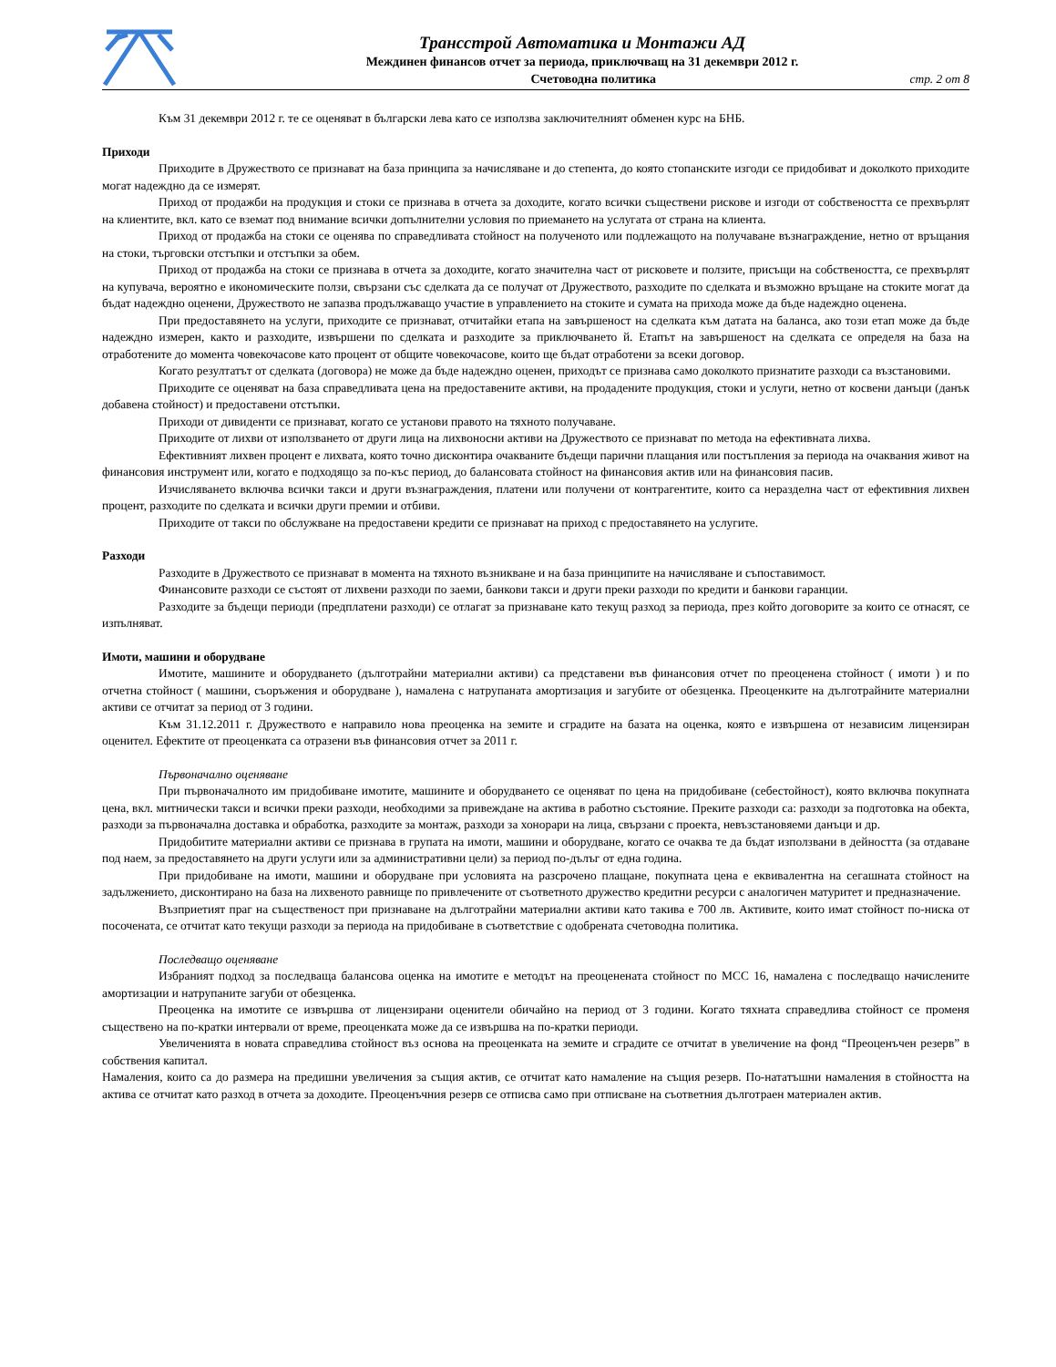Трансстрой Автоматика и Монтажи АД
Междинен финансов отчет за периода, приключващ на 31 декември 2012 г.
Счетоводна политика стр. 2 от 8
Към 31 декември 2012 г. те се оценяват в български лева като се използва заключителният обменен курс на БНБ.
Приходи
Приходите в Дружеството се признават на база принципа за начисляване и до степента, до която стопанските изгоди се придобиват и доколкото приходите могат надеждно да се измерят.
Приход от продажби на продукция и стоки се признава в отчета за доходите, когато всички съществени рискове и изгоди от собствеността се прехвърлят на клиентите, вкл. като се вземат под внимание всички допълнителни условия по приемането на услугата от страна на клиента.
Приход от продажба на стоки се оценява по справедливата стойност на полученото или подлежащото на получаване възнаграждение, нетно от връщания на стоки, търговски отстъпки и отстъпки за обем.
Приход от продажба на стоки се признава в отчета за доходите, когато значителна част от рисковете и ползите, присъщи на собствеността, се прехвърлят на купувача, вероятно е икономическите ползи, свързани със сделката да се получат от Дружеството, разходите по сделката и възможно връщане на стоките могат да бъдат надеждно оценени, Дружеството не запазва продължаващо участие в управлението на стоките и сумата на прихода може да бъде надеждно оценена.
При предоставянето на услуги, приходите се признават, отчитайки етапа на завършеност на сделката към датата на баланса, ако този етап може да бъде надеждно измерен, както и разходите, извършени по сделката и разходите за приключването й. Етапът на завършеност на сделката се определя на база на отработените до момента човекочасове като процент от общите човекочасове, които ще бъдат отработени за всеки договор.
Когато резултатът от сделката (договора) не може да бъде надеждно оценен, приходът се признава само доколкото признатите разходи са възстановими.
Приходите се оценяват на база справедливата цена на предоставените активи, на продадените продукция, стоки и услуги, нетно от косвени данъци (данък добавена стойност) и предоставени отстъпки.
Приходи от дивиденти се признават, когато се установи правото на тяхното получаване.
Приходите от лихви от използването от други лица на лихвоносни активи на Дружеството се признават по метода на ефективната лихва.
Ефективният лихвен процент е лихвата, която точно дисконтира очакваните бъдещи парични плащания или постъпления за периода на очаквания живот на финансовия инструмент или, когато е подходящо за по-къс период, до балансовата стойност на финансовия актив или на финансовия пасив.
Изчисляването включва всички такси и други възнаграждения, платени или получени от контрагентите, които са неразделна част от ефективния лихвен процент, разходите по сделката и всички други премии и отбиви.
Приходите от такси по обслужване на предоставени кредити се признават на приход с предоставянето на услугите.
Разходи
Разходите в Дружеството се признават в момента на тяхното възникване и на база принципите на начисляване и съпоставимост.
Финансовите разходи се състоят от лихвени разходи по заеми, банкови такси и други преки разходи по кредити и банкови гаранции.
Разходите за бъдещи периоди (предплатени разходи) се отлагат за признаване като текущ разход за периода, през който договорите за които се отнасят, се изпълняват.
Имоти, машини и оборудване
Имотите, машините и оборудването (дълготрайни материални активи) са представени във финансовия отчет по преоценена стойност ( имоти ) и по отчетна стойност ( машини, съоръжения и оборудване ), намалена с натрупаната амортизация и загубите от обезценка. Преоценките на дълготрайните материални активи се отчитат за период от 3 години.
Към 31.12.2011 г. Дружеството е направило нова преоценка на земите и сградите на базата на оценка, която е извършена от независим лицензиран оценител. Ефектите от преоценката са отразени във финансовия отчет за 2011 г.
Първоначално оценяване
При първоначалното им придобиване имотите, машините и оборудването се оценяват по цена на придобиване (себестойност), която включва покупната цена, вкл. митнически такси и всички преки разходи, необходими за привеждане на актива в работно състояние. Преките разходи са: разходи за подготовка на обекта, разходи за първоначална доставка и обработка, разходите за монтаж, разходи за хонорари на лица, свързани с проекта, невъзстановяеми данъци и др.
Придобитите материални активи се признава в групата на имоти, машини и оборудване, когато се очаква те да бъдат използвани в дейността (за отдаване под наем, за предоставянето на други услуги или за административни цели) за период по-дълъг от една година.
При придобиване на имоти, машини и оборудване при условията на разсрочено плащане, покупната цена е еквивалентна на сегашната стойност на задължението, дисконтирано на база на лихвеното равнище по привлечените от съответното дружество кредитни ресурси с аналогичен матуритет и предназначение.
Възприетият праг на същественост при признаване на дълготрайни материални активи като такива е 700 лв. Активите, които имат стойност по-ниска от посочената, се отчитат като текущи разходи за периода на придобиване в съответствие с одобрената счетоводна политика.
Последващо оценяване
Избраният подход за последваща балансова оценка на имотите е методът на преоценената стойност по МСС 16, намалена с последващо начислените амортизации и натрупаните загуби от обезценка.
Преоценка на имотите се извършва от лицензирани оценители обичайно на период от 3 години. Когато тяхната справедлива стойност се променя съществено на по-кратки интервали от време, преоценката може да се извършва на по-кратки периоди.
Увеличенията в новата справедлива стойност въз основа на преоценката на земите и сградите се отчитат в увеличение на фонд “Преоценъчен резерв” в собствения капитал.
Намаления, които са до размера на предишни увеличения за същия актив, се отчитат като намаление на същия резерв. По-нататъшни намаления в стойността на актива се отчитат като разход в отчета за доходите. Преоценъчния резерв се отписва само при отписване на съответния дълготраен материален актив.